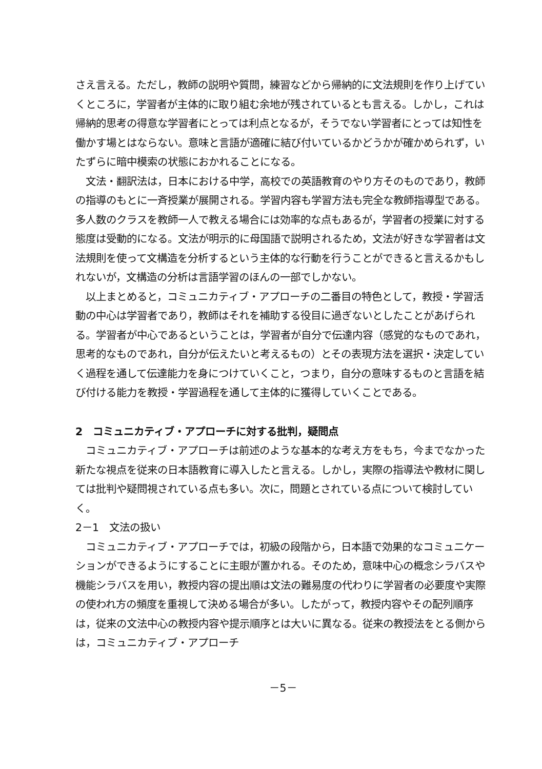さえ言える。ただし，教師の説明や質問，練習などから帰納的に文法規則を作り上げていくところに，学習者が主体的に取り組む余地が残されているとも言える。しかし，これは帰納的思考の得意な学習者にとっては利点となるが，そうでない学習者にとっては知性を働かす場とはならない。意味と言語が適確に結び付いているかどうかが確かめられず，いたずらに暗中模索の状態におかれることになる。
文法・翻訳法は，日本における中学，高校での英語教育のやり方そのものであり，教師の指導のもとに一斉授業が展開される。学習内容も学習方法も完全な教師指導型である。多人数のクラスを教師一人で教える場合には効率的な点もあるが，学習者の授業に対する態度は受動的になる。文法が明示的に母国語で説明されるため，文法が好きな学習者は文法規則を使って文構造を分析するという主体的な行動を行うことができると言えるかもしれないが，文構造の分析は言語学習のほんの一部でしかない。
以上まとめると，コミュニカティブ・アプローチの二番目の特色として，教授・学習活動の中心は学習者であり，教師はそれを補助する役目に過ぎないとしたことがあげられる。学習者が中心であるということは，学習者が自分で伝達内容（感覚的なものであれ，思考的なものであれ，自分が伝えたいと考えるもの）とその表現方法を選択・決定していく過程を通して伝達能力を身につけていくこと，つまり，自分の意味するものと言語を結び付ける能力を教授・学習過程を通して主体的に獲得していくことである。
2　コミュニカティブ・アプローチに対する批判，疑問点
コミュニカティブ・アプローチは前述のような基本的な考え方をもち，今までなかった新たな視点を従来の日本語教育に導入したと言える。しかし，実際の指導法や教材に関しては批判や疑問視されている点も多い。次に，問題とされている点について検討していく。
2－1　文法の扱い
コミュニカティブ・アプローチでは，初級の段階から，日本語で効果的なコミュニケーションができるようにすることに主眼が置かれる。そのため，意味中心の概念シラバスや機能シラバスを用い，教授内容の提出順は文法の難易度の代わりに学習者の必要度や実際の使われ方の頻度を重視して決める場合が多い。したがって，教授内容やその配列順序は，従来の文法中心の教授内容や提示順序とは大いに異なる。従来の教授法をとる側からは，コミュニカティブ・アプローチ
－5－